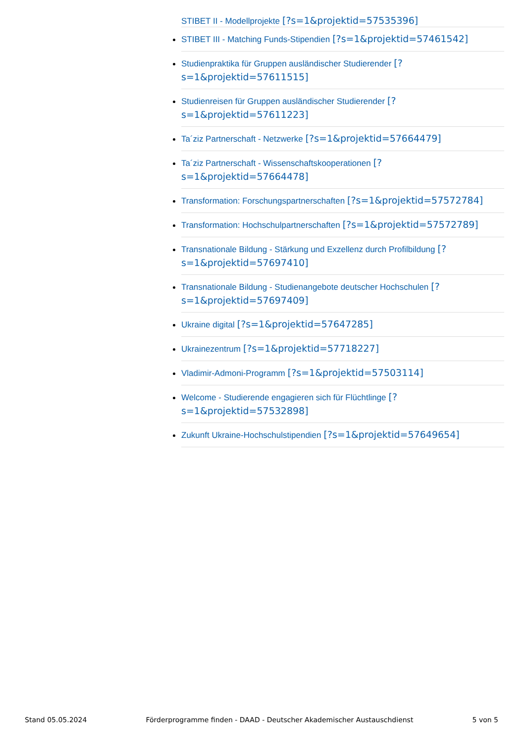STIBET II - Modellprojekte [?s=1&projektid=57535396]
STIBET III - Matching Funds-Stipendien [?s=1&projektid=57461542]
Studienpraktika für Gruppen ausländischer Studierender [?s=1&projektid=57611515]
Studienreisen für Gruppen ausländischer Studierender [?s=1&projektid=57611223]
Ta´ziz Partnerschaft - Netzwerke [?s=1&projektid=57664479]
Ta´ziz Partnerschaft - Wissenschaftskooperationen [?s=1&projektid=57664478]
Transformation: Forschungspartnerschaften [?s=1&projektid=57572784]
Transformation: Hochschulpartnerschaften [?s=1&projektid=57572789]
Transnationale Bildung - Stärkung und Exzellenz durch Profilbildung [?s=1&projektid=57697410]
Transnationale Bildung - Studienangebote deutscher Hochschulen [?s=1&projektid=57697409]
Ukraine digital [?s=1&projektid=57647285]
Ukrainezentrum [?s=1&projektid=57718227]
Vladimir-Admoni-Programm [?s=1&projektid=57503114]
Welcome - Studierende engagieren sich für Flüchtlinge [?s=1&projektid=57532898]
Zukunft Ukraine-Hochschulstipendien [?s=1&projektid=57649654]
Stand 05.05.2024 Förderprogramme finden - DAAD - Deutscher Akademischer Austauschdienst 5 von 5